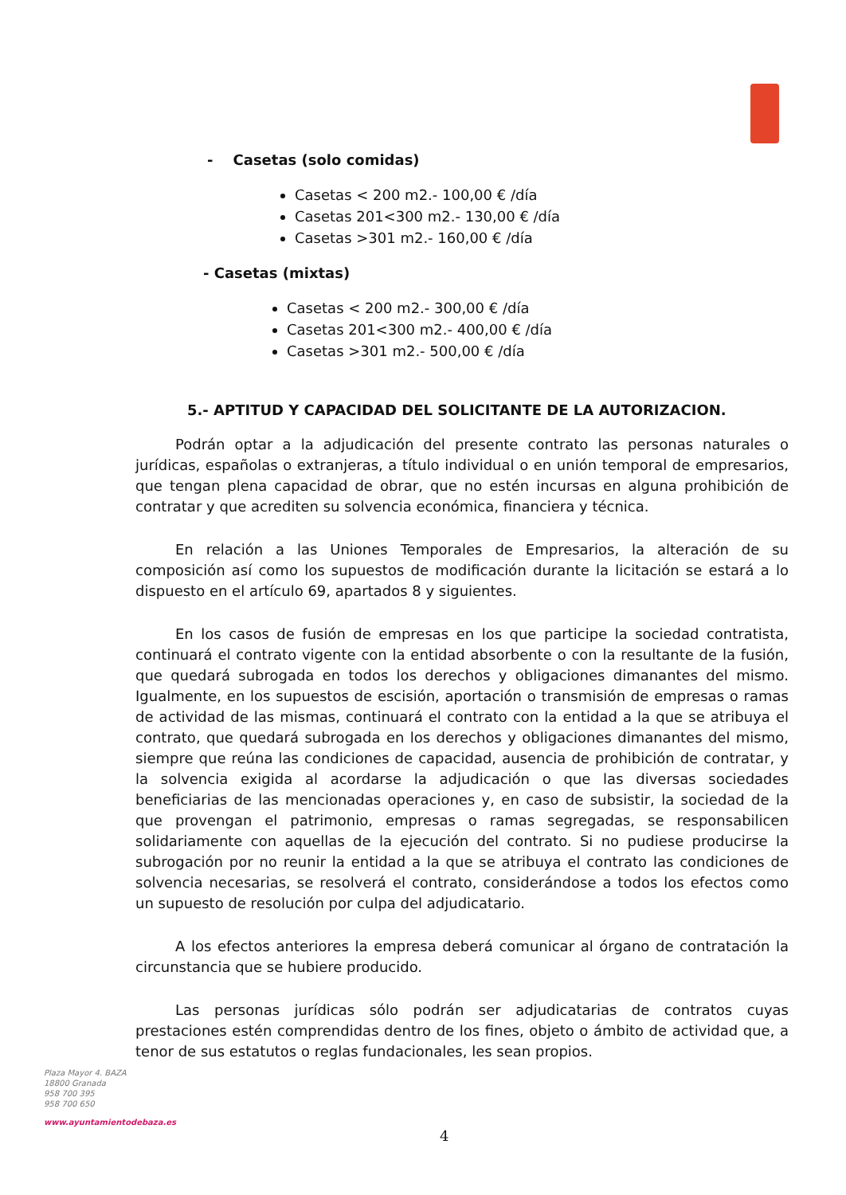- Casetas (solo comidas)
Casetas < 200 m2.- 100,00 € /día
Casetas 201<300 m2.- 130,00 € /día
Casetas >301 m2.- 160,00 € /día
- Casetas (mixtas)
Casetas < 200 m2.- 300,00 € /día
Casetas 201<300 m2.- 400,00 € /día
Casetas >301 m2.- 500,00 € /día
5.- APTITUD Y CAPACIDAD DEL SOLICITANTE DE LA AUTORIZACION.
Podrán optar a la adjudicación del presente contrato las personas naturales o jurídicas, españolas o extranjeras, a título individual o en unión temporal de empresarios, que tengan plena capacidad de obrar, que no estén incursas en alguna prohibición de contratar y que acrediten su solvencia económica, financiera y técnica.
En relación a las Uniones Temporales de Empresarios, la alteración de su composición así como los supuestos de modificación durante la licitación se estará a lo dispuesto en el artículo 69, apartados 8 y siguientes.
En los casos de fusión de empresas en los que participe la sociedad contratista, continuará el contrato vigente con la entidad absorbente o con la resultante de la fusión, que quedará subrogada en todos los derechos y obligaciones dimanantes del mismo. Igualmente, en los supuestos de escisión, aportación o transmisión de empresas o ramas de actividad de las mismas, continuará el contrato con la entidad a la que se atribuya el contrato, que quedará subrogada en los derechos y obligaciones dimanantes del mismo, siempre que reúna las condiciones de capacidad, ausencia de prohibición de contratar, y la solvencia exigida al acordarse la adjudicación o que las diversas sociedades beneficiarias de las mencionadas operaciones y, en caso de subsistir, la sociedad de la que provengan el patrimonio, empresas o ramas segregadas, se responsabilicen solidariamente con aquellas de la ejecución del contrato. Si no pudiese producirse la subrogación por no reunir la entidad a la que se atribuya el contrato las condiciones de solvencia necesarias, se resolverá el contrato, considerándose a todos los efectos como un supuesto de resolución por culpa del adjudicatario.
A los efectos anteriores la empresa deberá comunicar al órgano de contratación la circunstancia que se hubiere producido.
Las personas jurídicas sólo podrán ser adjudicatarias de contratos cuyas prestaciones estén comprendidas dentro de los fines, objeto o ámbito de actividad que, a tenor de sus estatutos o reglas fundacionales, les sean propios.
Plaza Mayor 4. BAZA
18800 Granada
958 700 395
958 700 650
www.ayuntamientodebaza.es
4